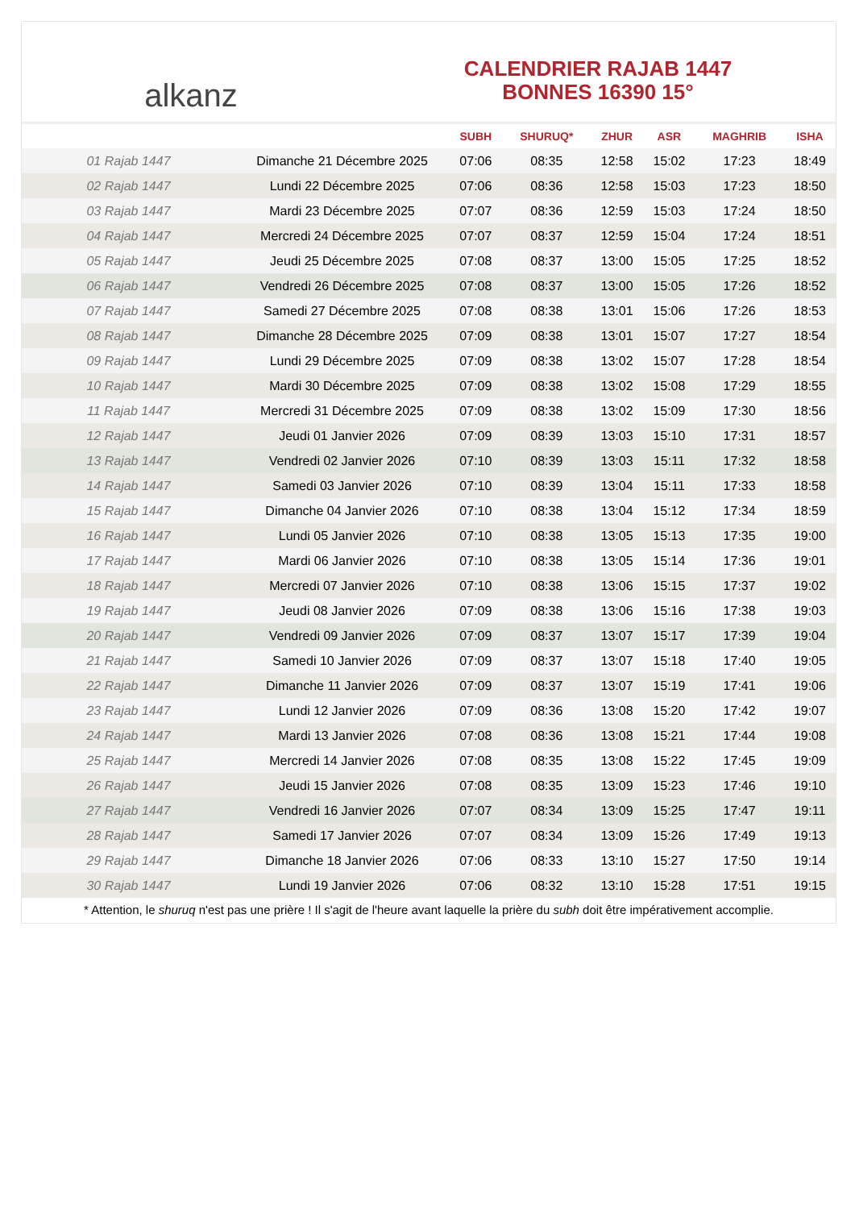alkanz
CALENDRIER RAJAB 1447
BONNES 16390 15°
| | | SUBH | SHURUQ* | ZHUR | ASR | MAGHRIB | ISHA |
| --- | --- | --- | --- | --- | --- | --- | --- |
| 01 Rajab 1447 | Dimanche 21 Décembre 2025 | 07:06 | 08:35 | 12:58 | 15:02 | 17:23 | 18:49 |
| 02 Rajab 1447 | Lundi 22 Décembre 2025 | 07:06 | 08:36 | 12:58 | 15:03 | 17:23 | 18:50 |
| 03 Rajab 1447 | Mardi 23 Décembre 2025 | 07:07 | 08:36 | 12:59 | 15:03 | 17:24 | 18:50 |
| 04 Rajab 1447 | Mercredi 24 Décembre 2025 | 07:07 | 08:37 | 12:59 | 15:04 | 17:24 | 18:51 |
| 05 Rajab 1447 | Jeudi 25 Décembre 2025 | 07:08 | 08:37 | 13:00 | 15:05 | 17:25 | 18:52 |
| 06 Rajab 1447 | Vendredi 26 Décembre 2025 | 07:08 | 08:37 | 13:00 | 15:05 | 17:26 | 18:52 |
| 07 Rajab 1447 | Samedi 27 Décembre 2025 | 07:08 | 08:38 | 13:01 | 15:06 | 17:26 | 18:53 |
| 08 Rajab 1447 | Dimanche 28 Décembre 2025 | 07:09 | 08:38 | 13:01 | 15:07 | 17:27 | 18:54 |
| 09 Rajab 1447 | Lundi 29 Décembre 2025 | 07:09 | 08:38 | 13:02 | 15:07 | 17:28 | 18:54 |
| 10 Rajab 1447 | Mardi 30 Décembre 2025 | 07:09 | 08:38 | 13:02 | 15:08 | 17:29 | 18:55 |
| 11 Rajab 1447 | Mercredi 31 Décembre 2025 | 07:09 | 08:38 | 13:02 | 15:09 | 17:30 | 18:56 |
| 12 Rajab 1447 | Jeudi 01 Janvier 2026 | 07:09 | 08:39 | 13:03 | 15:10 | 17:31 | 18:57 |
| 13 Rajab 1447 | Vendredi 02 Janvier 2026 | 07:10 | 08:39 | 13:03 | 15:11 | 17:32 | 18:58 |
| 14 Rajab 1447 | Samedi 03 Janvier 2026 | 07:10 | 08:39 | 13:04 | 15:11 | 17:33 | 18:58 |
| 15 Rajab 1447 | Dimanche 04 Janvier 2026 | 07:10 | 08:38 | 13:04 | 15:12 | 17:34 | 18:59 |
| 16 Rajab 1447 | Lundi 05 Janvier 2026 | 07:10 | 08:38 | 13:05 | 15:13 | 17:35 | 19:00 |
| 17 Rajab 1447 | Mardi 06 Janvier 2026 | 07:10 | 08:38 | 13:05 | 15:14 | 17:36 | 19:01 |
| 18 Rajab 1447 | Mercredi 07 Janvier 2026 | 07:10 | 08:38 | 13:06 | 15:15 | 17:37 | 19:02 |
| 19 Rajab 1447 | Jeudi 08 Janvier 2026 | 07:09 | 08:38 | 13:06 | 15:16 | 17:38 | 19:03 |
| 20 Rajab 1447 | Vendredi 09 Janvier 2026 | 07:09 | 08:37 | 13:07 | 15:17 | 17:39 | 19:04 |
| 21 Rajab 1447 | Samedi 10 Janvier 2026 | 07:09 | 08:37 | 13:07 | 15:18 | 17:40 | 19:05 |
| 22 Rajab 1447 | Dimanche 11 Janvier 2026 | 07:09 | 08:37 | 13:07 | 15:19 | 17:41 | 19:06 |
| 23 Rajab 1447 | Lundi 12 Janvier 2026 | 07:09 | 08:36 | 13:08 | 15:20 | 17:42 | 19:07 |
| 24 Rajab 1447 | Mardi 13 Janvier 2026 | 07:08 | 08:36 | 13:08 | 15:21 | 17:44 | 19:08 |
| 25 Rajab 1447 | Mercredi 14 Janvier 2026 | 07:08 | 08:35 | 13:08 | 15:22 | 17:45 | 19:09 |
| 26 Rajab 1447 | Jeudi 15 Janvier 2026 | 07:08 | 08:35 | 13:09 | 15:23 | 17:46 | 19:10 |
| 27 Rajab 1447 | Vendredi 16 Janvier 2026 | 07:07 | 08:34 | 13:09 | 15:25 | 17:47 | 19:11 |
| 28 Rajab 1447 | Samedi 17 Janvier 2026 | 07:07 | 08:34 | 13:09 | 15:26 | 17:49 | 19:13 |
| 29 Rajab 1447 | Dimanche 18 Janvier 2026 | 07:06 | 08:33 | 13:10 | 15:27 | 17:50 | 19:14 |
| 30 Rajab 1447 | Lundi 19 Janvier 2026 | 07:06 | 08:32 | 13:10 | 15:28 | 17:51 | 19:15 |
* Attention, le shuruq n'est pas une prière ! Il s'agit de l'heure avant laquelle la prière du subh doit être impérativement accomplie.